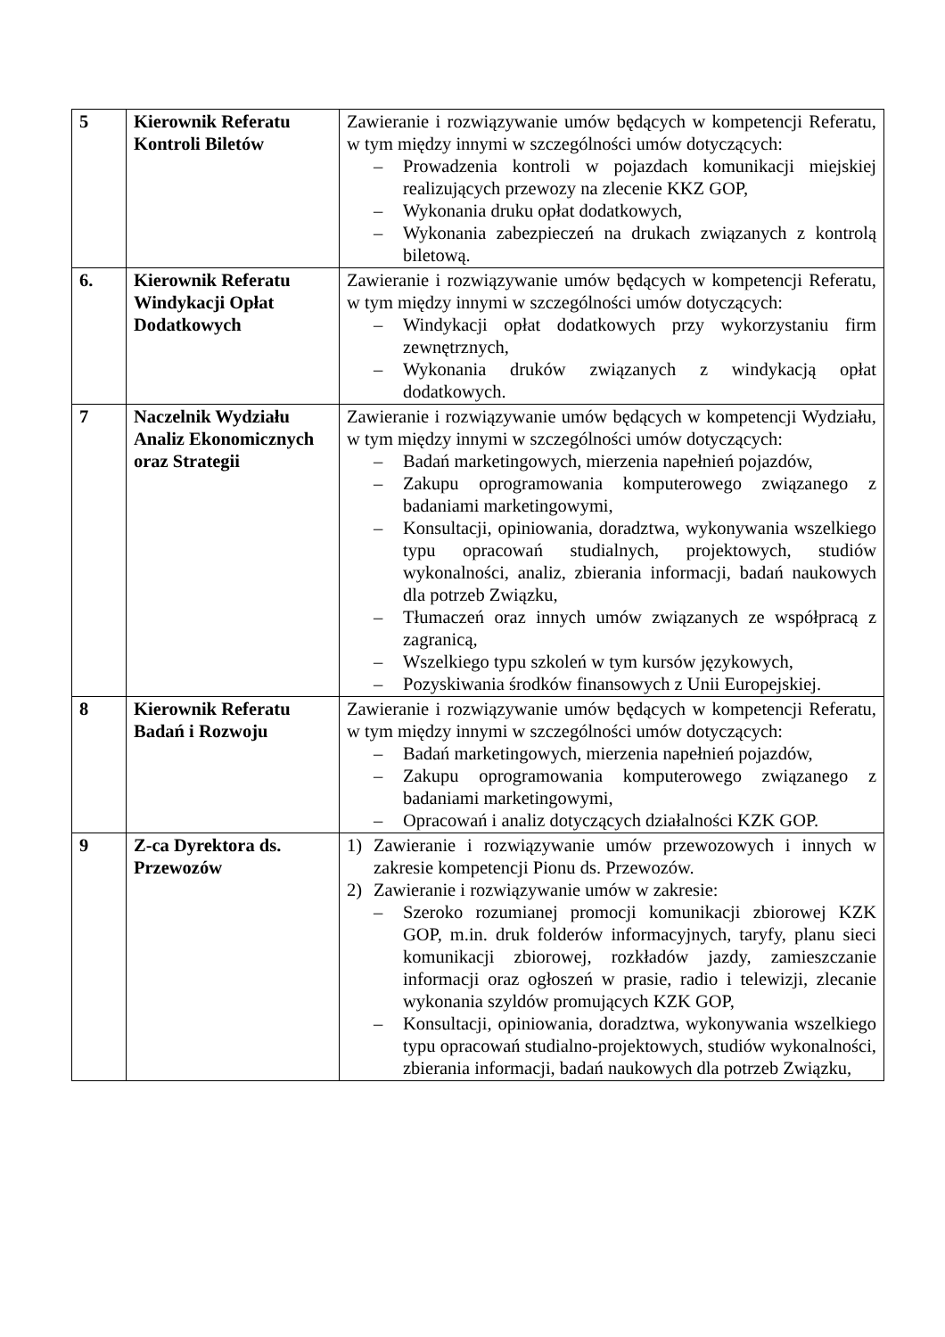| 5 | Kierownik Referatu Kontroli Biletów | Zawieranie i rozwiązywanie umów będących w kompetencji Referatu, w tym między innymi w szczególności umów dotyczących: – Prowadzenia kontroli w pojazdach komunikacji miejskiej realizujących przewozy na zlecenie KKZ GOP, – Wykonania druku opłat dodatkowych, – Wykonania zabezpieczeń na drukach związanych z kontrolą biletową. |
| 6. | Kierownik Referatu Windykacji Opłat Dodatkowych | Zawieranie i rozwiązywanie umów będących w kompetencji Referatu, w tym między innymi w szczególności umów dotyczących: – Windykacji opłat dodatkowych przy wykorzystaniu firm zewnętrznych, – Wykonania druków związanych z windykacją opłat dodatkowych. |
| 7 | Naczelnik Wydziału Analiz Ekonomicznych oraz Strategii | Zawieranie i rozwiązywanie umów będących w kompetencji Wydziału, w tym między innymi w szczególności umów dotyczących: – Badań marketingowych, mierzenia napełnień pojazdów, – Zakupu oprogramowania komputerowego związanego z badaniami marketingowymi, – Konsultacji, opiniowania, doradztwa, wykonywania wszelkiego typu opracowań studialnych, projektowych, studiów wykonalności, analiz, zbierania informacji, badań naukowych dla potrzeb Związku, – Tłumaczeń oraz innych umów związanych ze współpracą z zagranicą, – Wszelkiego typu szkoleń w tym kursów językowych, – Pozyskiwania środków finansowych z Unii Europejskiej. |
| 8 | Kierownik Referatu Badań i Rozwoju | Zawieranie i rozwiązywanie umów będących w kompetencji Referatu, w tym między innymi w szczególności umów dotyczących: – Badań marketingowych, mierzenia napełnień pojazdów, – Zakupu oprogramowania komputerowego związanego z badaniami marketingowymi, – Opracowań i analiz dotyczących działalności KZK GOP. |
| 9 | Z-ca Dyrektora ds. Przewozów | 1) Zawieranie i rozwiązywanie umów przewozowych i innych w zakresie kompetencji Pionu ds. Przewozów. 2) Zawieranie i rozwiązywanie umów w zakresie: – Szeroko rozumianej promocji komunikacji zbiorowej KZK GOP, m.in. druk folderów informacyjnych, taryfy, planu sieci komunikacji zbiorowej, rozkładów jazdy, zamieszczanie informacji oraz ogłoszeń w prasie, radio i telewizji, zlecanie wykonania szyldów promujących KZK GOP, – Konsultacji, opiniowania, doradztwa, wykonywania wszelkiego typu opracowań studialno-projektowych, studiów wykonalności, zbierania informacji, badań naukowych dla potrzeb Związku, |